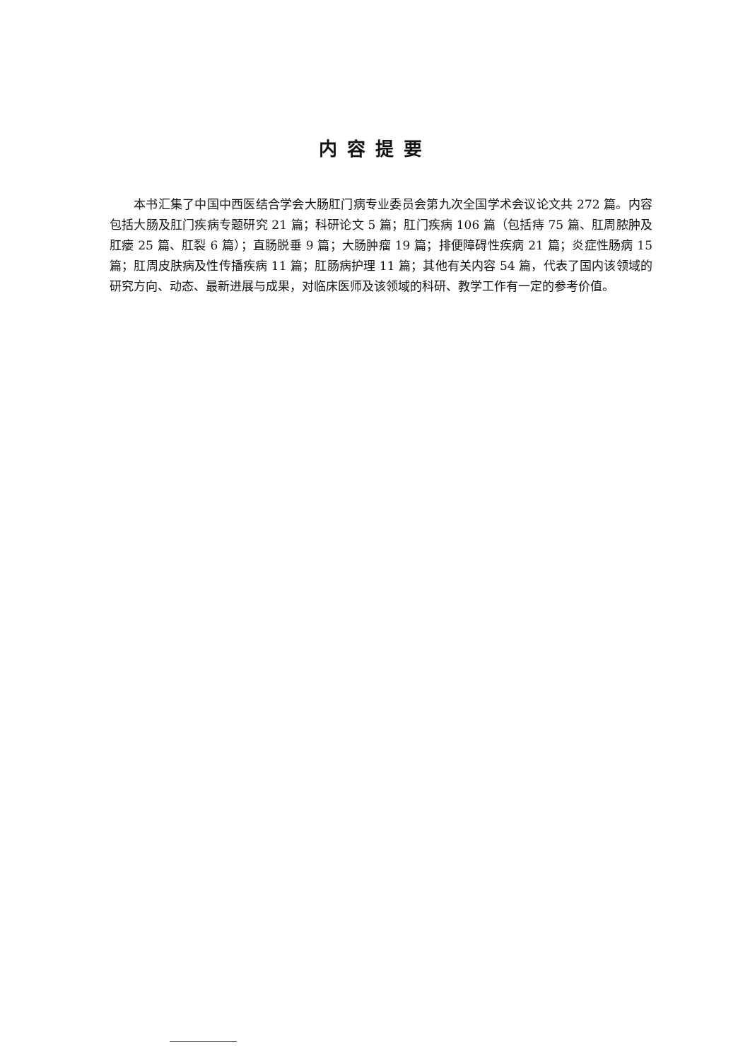内容提要
本书汇集了中国中西医结合学会大肠肛门病专业委员会第九次全国学术会议论文共 272 篇。内容包括大肠及肛门疾病专题研究 21 篇；科研论文 5 篇；肛门疾病 106 篇（包括痔 75 篇、肛周脓肿及肛瘘 25 篇、肛裂 6 篇）；直肠脱垂 9 篇；大肠肿瘤 19 篇；排便障碍性疾病 21 篇；炎症性肠病 15 篇；肛周皮肤病及性传播疾病 11 篇；肛肠病护理 11 篇；其他有关内容 54 篇，代表了国内该领域的研究方向、动态、最新进展与成果，对临床医师及该领域的科研、教学工作有一定的参考价值。